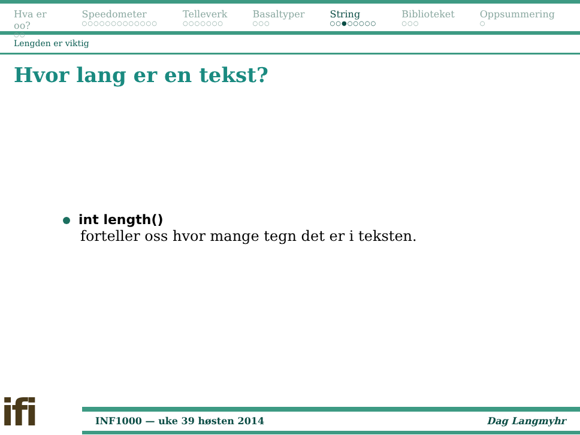Hva er oo?
○○
Speedometer
○○○○○○○○○○○○○
Telleverk
○○○○○○○
Basaltyper
○○○
String
○○●○○○○○
Biblioteket
○○○
Oppsummering
○
Lengden er viktig
Hvor lang er en tekst?
int length()
forteller oss hvor mange tegn det er i teksten.
ifi
INF1000 — uke 39 høsten 2014 Dag Langmyhr